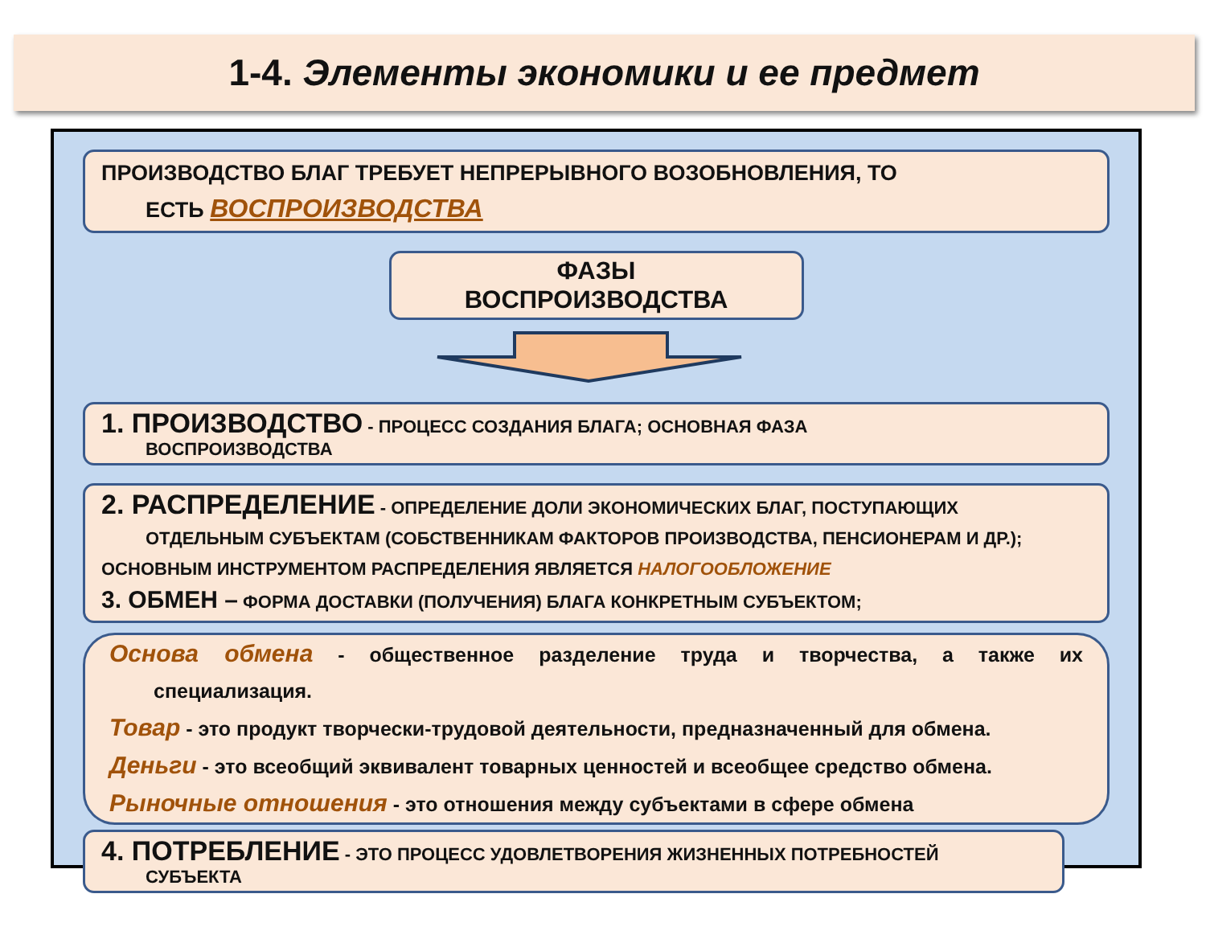1-4. Элементы экономики и ее предмет
ПРОИЗВОДСТВО БЛАГ ТРЕБУЕТ НЕПРЕРЫВНОГО ВОЗОБНОВЛЕНИЯ, ТО
ЕСТЬ ВОСПРОИЗВОДСТВА
ФАЗЫ
ВОСПРОИЗВОДСТВА
1. ПРОИЗВОДСТВО - ПРОЦЕСС СОЗДАНИЯ БЛАГА; ОСНОВНАЯ ФАЗА
ВОСПРОИЗВОДСТВА
2. РАСПРЕДЕЛЕНИЕ - ОПРЕДЕЛЕНИЕ ДОЛИ ЭКОНОМИЧЕСКИХ БЛАГ, ПОСТУПАЮЩИХ
ОТДЕЛЬНЫМ СУБЪЕКТАМ (СОБСТВЕННИКАМ ФАКТОРОВ ПРОИЗВОДСТВА, ПЕНСИОНЕРАМ И ДР.); ОСНОВНЫМ ИНСТРУМЕНТОМ РАСПРЕДЕЛЕНИЯ ЯВЛЯЕТСЯ НАЛОГООБЛОЖЕНИЕ
3. ОБМЕН – ФОРМА ДОСТАВКИ (ПОЛУЧЕНИЯ) БЛАГА КОНКРЕТНЫМ СУБЪЕКТОМ;
Основа обмена - общественное разделение труда и творчества, а также их специализация.
Товар - это продукт творчески-трудовой деятельности, предназначенный для обмена.
Деньги - это всеобщий эквивалент товарных ценностей и всеобщее средство обмена.
Рыночные отношения - это отношения между субъектами в сфере обмена
4. ПОТРЕБЛЕНИЕ - ЭТО ПРОЦЕСС УДОВЛЕТВОРЕНИЯ ЖИЗНЕННЫХ ПОТРЕБНОСТЕЙ
СУБЪЕКТА